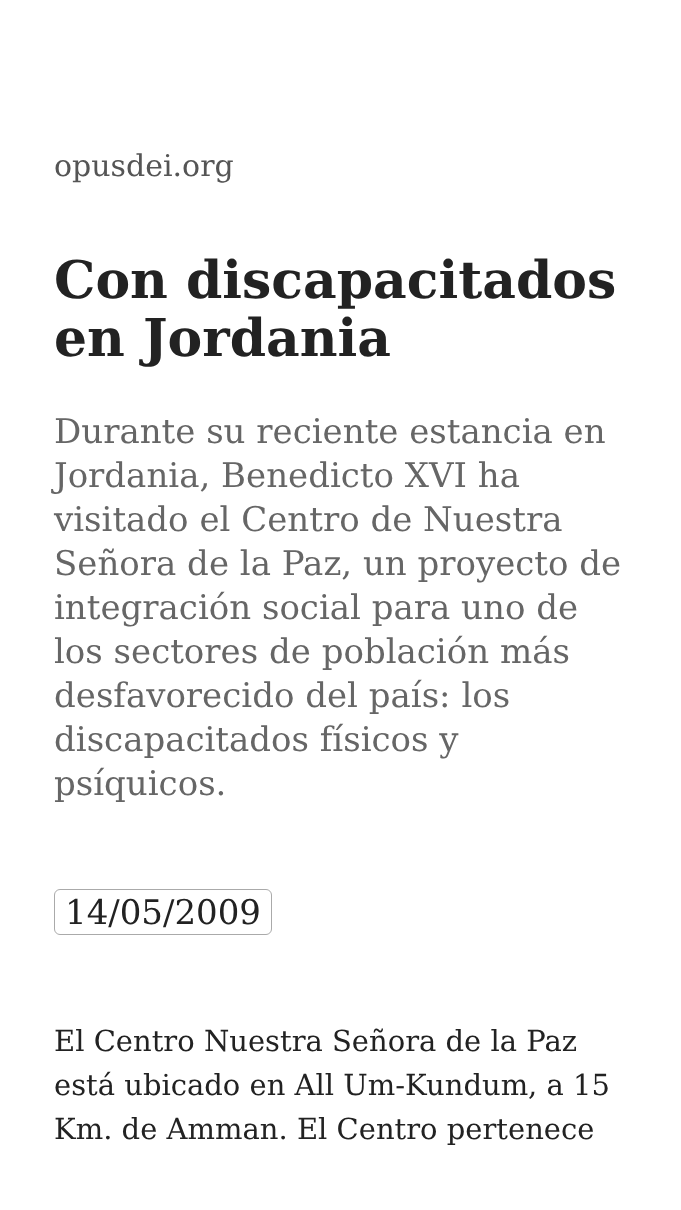opusdei.org
Con discapacitados en Jordania
Durante su reciente estancia en Jordania, Benedicto XVI ha visitado el Centro de Nuestra Señora de la Paz, un proyecto de integración social para uno de los sectores de población más desfavorecido del país: los discapacitados físicos y psíquicos.
14/05/2009
El Centro Nuestra Señora de la Paz está ubicado en All Um-Kundum, a 15 Km. de Amman. El Centro pertenece